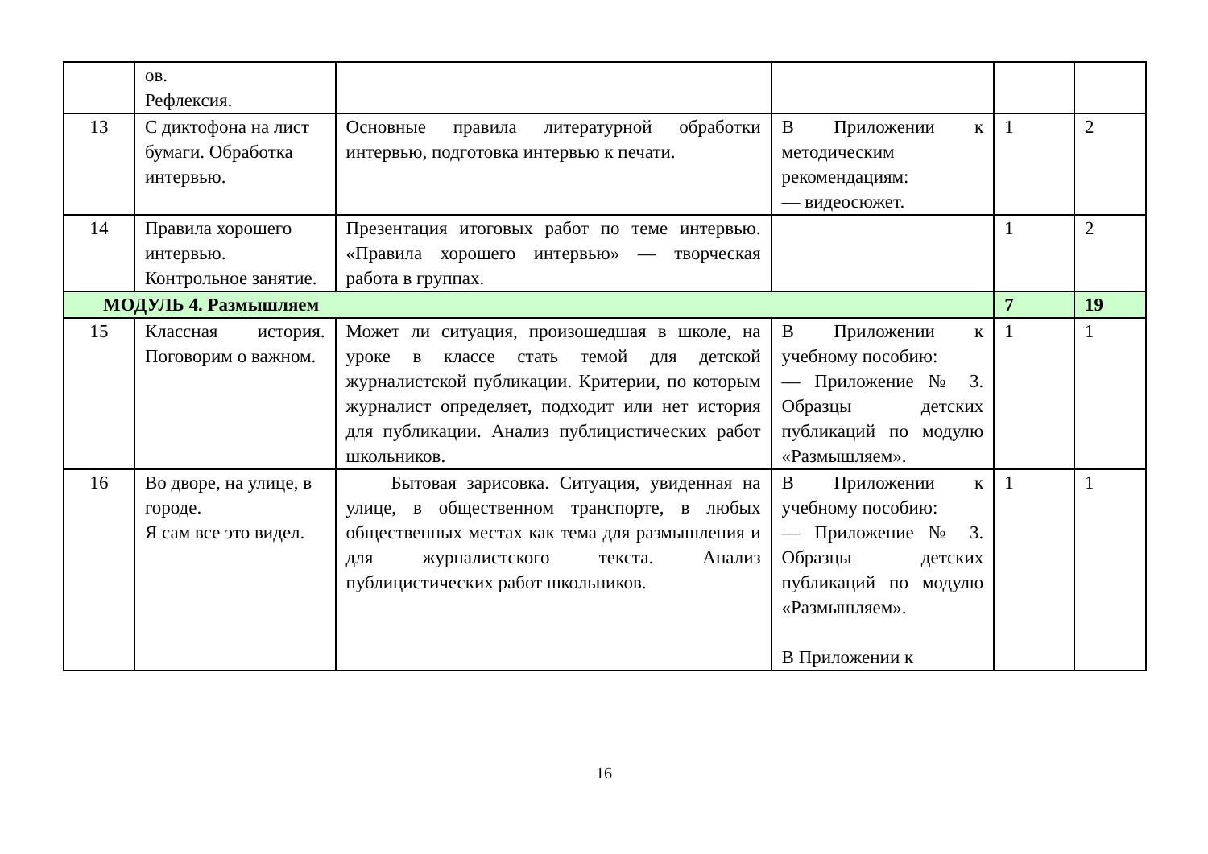| | ов. Рефлексия. | | | | |
| 13 | С диктофона на лист бумаги. Обработка интервью. | Основные правила литературной обработки интервью, подготовка интервью к печати. | В Приложении к методическим рекомендациям: — видеосюжет. | 1 | 2 |
| 14 | Правила хорошего интервью. Контрольное занятие. | Презентация итоговых работ по теме интервью. «Правила хорошего интервью» — творческая работа в группах. | | 1 | 2 |
| МОДУЛЬ 4. Размышляем | | | | 7 | 19 |
| 15 | Классная история. Поговорим о важном. | Может ли ситуация, произошедшая в школе, на уроке в классе стать темой для детской журналистской публикации. Критерии, по которым журналист определяет, подходит или нет история для публикации. Анализ публицистических работ школьников. | В Приложении к учебному пособию: — Приложение № 3. Образцы детских публикаций по модулю «Размышляем». | 1 | 1 |
| 16 | Во дворе, на улице, в городе. Я сам все это видел. | Бытовая зарисовка. Ситуация, увиденная на улице, в общественном транспорте, в любых общественных местах как тема для размышления и для журналистского текста. Анализ публицистических работ школьников. | В Приложении к учебному пособию: — Приложение № 3. Образцы детских публикаций по модулю «Размышляем». В Приложении к | 1 | 1 |
16